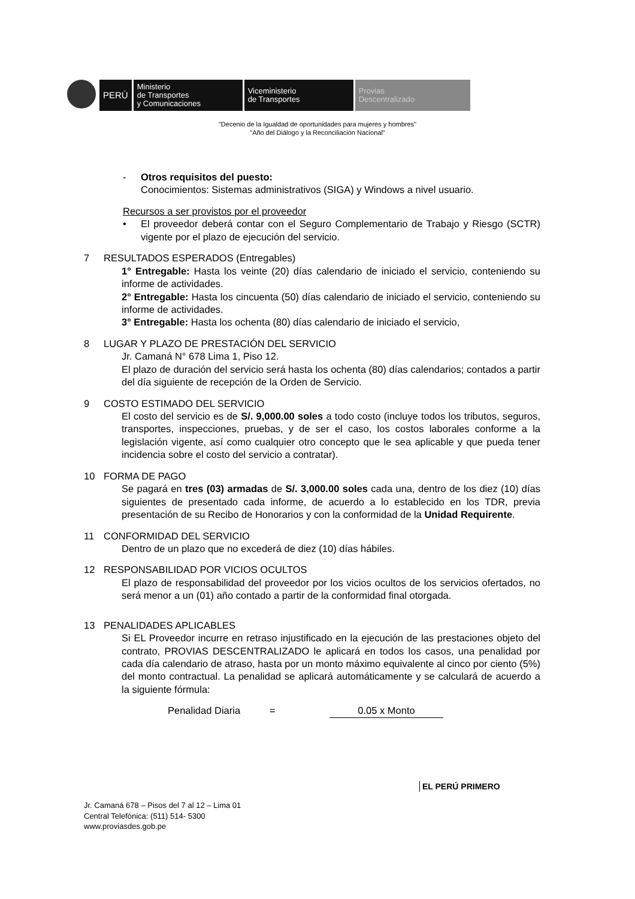PERÚ
Ministerio
de Transportes
y Comunicaciones
Viceministerio
de Transportes
Provias
Descentralizado
"Decenio de la Igualdad de oportunidades para mujeres y hombres"
"Año del Diálogo y la Reconciliación Nacional"
- Otros requisitos del puesto:
Conocimientos: Sistemas administrativos (SIGA) y Windows a nivel usuario.
Recursos a ser provistos por el proveedor
• El proveedor deberá contar con el Seguro Complementario de Trabajo y Riesgo (SCTR) vigente por el plazo de ejecución del servicio.
7 RESULTADOS ESPERADOS (Entregables)
1° Entregable: Hasta los veinte (20) días calendario de iniciado el servicio, conteniendo su informe de actividades.
2° Entregable: Hasta los cincuenta (50) días calendario de iniciado el servicio, conteniendo su informe de actividades.
3° Entregable: Hasta los ochenta (80) días calendario de iniciado el servicio,
8 LUGAR Y PLAZO DE PRESTACIÓN DEL SERVICIO
Jr. Camaná N° 678 Lima 1, Piso 12.
El plazo de duración del servicio será hasta los ochenta (80) días calendarios; contados a partir del día siguiente de recepción de la Orden de Servicio.
9 COSTO ESTIMADO DEL SERVICIO
El costo del servicio es de S/. 9,000.00 soles a todo costo (incluye todos los tributos, seguros, transportes, inspecciones, pruebas, y de ser el caso, los costos laborales conforme a la legislación vigente, así como cualquier otro concepto que le sea aplicable y que pueda tener incidencia sobre el costo del servicio a contratar).
10 FORMA DE PAGO
Se pagará en tres (03) armadas de S/. 3,000.00 soles cada una, dentro de los diez (10) días siguientes de presentado cada informe, de acuerdo a lo establecido en los TDR, previa presentación de su Recibo de Honorarios y con la conformidad de la Unidad Requirente.
11 CONFORMIDAD DEL SERVICIO
Dentro de un plazo que no excederá de diez (10) días hábiles.
12 RESPONSABILIDAD POR VICIOS OCULTOS
El plazo de responsabilidad del proveedor por los vicios ocultos de los servicios ofertados, no será menor a un (01) año contado a partir de la conformidad final otorgada.
13 PENALIDADES APLICABLES
Si EL Proveedor incurre en retraso injustificado en la ejecución de las prestaciones objeto del contrato, PROVIAS DESCENTRALIZADO le aplicará en todos los casos, una penalidad por cada día calendario de atraso, hasta por un monto máximo equivalente al cinco por ciento (5%) del monto contractual. La penalidad se aplicará automáticamente y se calculará de acuerdo a la siguiente fórmula:
Penalidad Diaria = 0.05 x Monto
EL PERÚ PRIMERO
Jr. Camaná 678 – Pisos del 7 al 12 – Lima 01
Central Telefónica: (511) 514- 5300
www.proviasdes.gob.pe